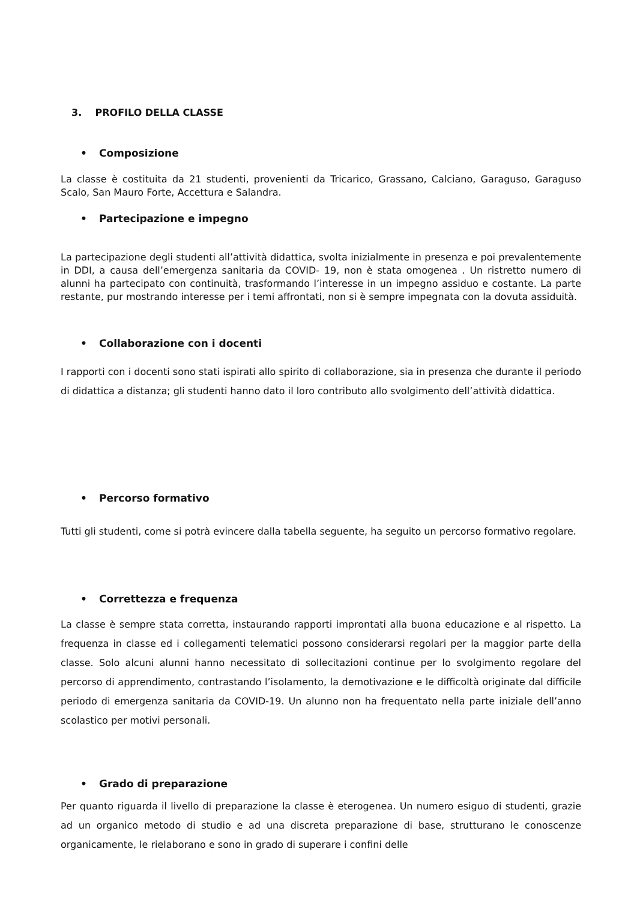3. PROFILO DELLA CLASSE
• Composizione
La classe è costituita da 21 studenti, provenienti da Tricarico, Grassano, Calciano, Garaguso, Garaguso Scalo, San Mauro Forte, Accettura e Salandra.
• Partecipazione e impegno
La partecipazione degli studenti all’attività didattica, svolta inizialmente in presenza e poi prevalentemente in DDI, a causa dell’emergenza sanitaria da COVID- 19, non è stata omogenea . Un ristretto numero di alunni ha partecipato con continuità, trasformando l’interesse in un impegno assiduo e costante. La parte restante, pur mostrando interesse per i temi affrontati, non si è sempre impegnata con la dovuta assiduità.
• Collaborazione con i docenti
I rapporti con i docenti sono stati ispirati allo spirito di collaborazione, sia in presenza che durante il periodo di didattica a distanza; gli studenti hanno dato il loro contributo allo svolgimento dell’attività didattica.
• Percorso formativo
Tutti gli studenti, come si potrà evincere dalla tabella seguente, ha seguito un percorso formativo regolare.
• Correttezza e frequenza
La classe è sempre stata corretta, instaurando rapporti improntati alla buona educazione e al rispetto. La frequenza in classe ed i collegamenti telematici possono considerarsi regolari per la maggior parte della classe. Solo alcuni alunni hanno necessitato di sollecitazioni continue per lo svolgimento regolare del percorso di apprendimento, contrastando l’isolamento, la demotivazione e le difficoltà originate dal difficile periodo di emergenza sanitaria da COVID-19. Un alunno non ha frequentato nella parte iniziale dell’anno scolastico per motivi personali.
• Grado di preparazione
Per quanto riguarda il livello di preparazione la classe è eterogenea. Un numero esiguo di studenti, grazie ad un organico metodo di studio e ad una discreta preparazione di base, strutturano le conoscenze organicamente, le rielaborano e sono in grado di superare i confini delle